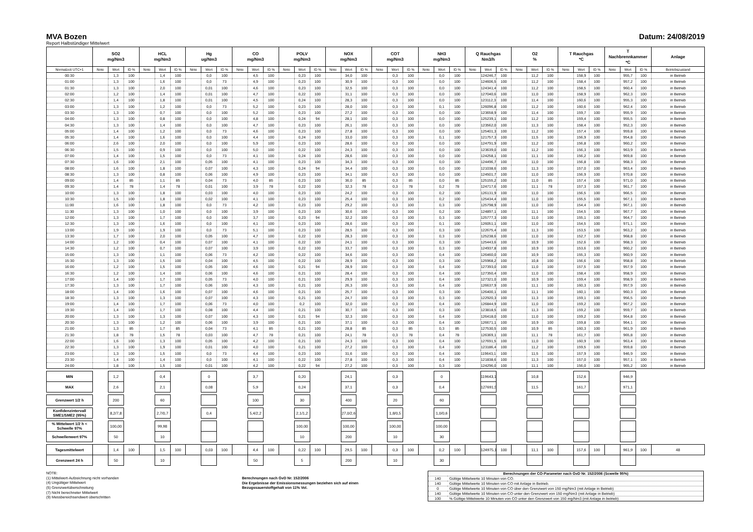MVA Bozen
Datum: 24/08/2019
Report Halbstündiger Mittelwert
| | SO2 mg/Nm3 | | | HCL mg/Nm3 | | | Hg ug/Nm3 | | | CO mg/Nm3 | | | POLV mg/Nm3 | | | NOX mg/Nm3 | | | COT mg/Nm3 | | | NH3 mg/Nm3 | | | Q Rauchgas Nm3/h | | | O2 % | | | T Rauchgas *C | | | T Nachbrennkammer *C | | | Anlage |
| --- | --- | --- | --- | --- | --- | --- | --- | --- | --- | --- | --- | --- | --- | --- | --- | --- | --- | --- | --- | --- | --- | --- | --- | --- | --- | --- | --- | --- | --- | --- | --- | --- | --- | --- | --- | --- | --- |
| Normalzeit UTC+1 | Note | Wert | ID % | Note | Wert | ID % | Note | Wert | ID % | Note | Wert | ID % | Note | Wert | ID % | Note | Wert | ID % | Note | Wert | ID % | Note | Wert | ID % | Note | Wert | ID % | Note | Wert | ID % | Note | Wert | ID % | Note | Wert | ID % | Betriebszustand |
| 00:30 | | 1,3 | 100 | | 1,4 | 100 | | 0,0 | 100 | | 4,5 | 100 | | 0,23 | 100 | | 34,0 | 100 | | 0,3 | 100 | | 0,0 | 100 | | 124246,7 | 100 | | 11,2 | 100 | | 158,9 | 100 | | 955,7 | 100 | in Betrieb |
| 01:00 | | 1,3 | 100 | | 1,6 | 100 | | 0,0 | 73 | | 4,9 | 100 | | 0,23 | 100 | | 30,9 | 100 | | 0,3 | 100 | | 0,0 | 100 | | 124606,5 | 100 | | 11,2 | 100 | | 158,4 | 100 | | 957,2 | 100 | in Betrieb |
| 01:30 | | 1,3 | 100 | | 2,0 | 100 | | 0,01 | 100 | | 4,6 | 100 | | 0,23 | 100 | | 32,5 | 100 | | 0,3 | 100 | | 0,0 | 100 | | 124341,4 | 100 | | 11,2 | 100 | | 158,5 | 100 | | 960,4 | 100 | in Betrieb |
| 02:00 | | 1,2 | 100 | | 1,4 | 100 | | 0,01 | 100 | | 4,7 | 100 | | 0,22 | 100 | | 31,1 | 100 | | 0,3 | 100 | | 0,0 | 100 | | 127040,6 | 100 | | 11,0 | 100 | | 158,9 | 100 | | 962,3 | 100 | in Betrieb |
| 02:30 | | 1,4 | 100 | | 1,8 | 100 | | 0,01 | 100 | | 4,5 | 100 | | 0,24 | 100 | | 28,3 | 100 | | 0,3 | 100 | | 0,0 | 100 | | 123112,3 | 100 | | 11,4 | 100 | | 160,6 | 100 | | 955,3 | 100 | in Betrieb |
| 03:00 | | 1,3 | 100 | | 1,2 | 100 | | 0,0 | 73 | | 5,2 | 100 | | 0,23 | 100 | | 28,0 | 100 | | 0,3 | 100 | | 0,1 | 100 | | 126096,8 | 100 | | 11,2 | 100 | | 160,6 | 100 | | 962,4 | 100 | in Betrieb |
| 03:30 | | 1,3 | 100 | | 0,7 | 100 | | 0,0 | 100 | | 5,2 | 100 | | 0,23 | 100 | | 27,2 | 100 | | 0,3 | 100 | | 0,0 | 100 | | 123658,9 | 100 | | 11,4 | 100 | | 159,7 | 100 | | 955,9 | 100 | in Betrieb |
| 04:00 | | 1,3 | 100 | | 0,8 | 100 | | 0,0 | 100 | | 4,8 | 100 | | 0,24 | 94 | | 28,1 | 100 | | 0,3 | 100 | | 0,0 | 100 | | 125239,1 | 100 | | 11,2 | 100 | | 159,4 | 100 | | 955,5 | 100 | in Betrieb |
| 04:30 | | 1,3 | 100 | | 1,4 | 100 | | 0,0 | 100 | | 4,7 | 100 | | 0,23 | 100 | | 26,1 | 100 | | 0,3 | 100 | | 0,0 | 100 | | 123562,0 | 100 | | 11,3 | 100 | | 158,4 | 100 | | 952,3 | 100 | in Betrieb |
| 05:00 | | 1,4 | 100 | | 1,2 | 100 | | 0,0 | 73 | | 4,6 | 100 | | 0,23 | 100 | | 27,8 | 100 | | 0,3 | 100 | | 0,0 | 100 | | 125401,3 | 100 | | 11,2 | 100 | | 157,4 | 100 | | 959,8 | 100 | in Betrieb |
| 05:30 | | 1,4 | 100 | | 1,6 | 100 | | 0,0 | 100 | | 4,4 | 100 | | 0,24 | 100 | | 33,0 | 100 | | 0,3 | 100 | | 0,1 | 100 | | 121757,3 | 100 | | 11,5 | 100 | | 156,9 | 100 | | 954,8 | 100 | in Betrieb |
| 06:00 | | 2,6 | 100 | | 2,0 | 100 | | 0,0 | 100 | | 5,9 | 100 | | 0,23 | 100 | | 28,6 | 100 | | 0,3 | 100 | | 0,0 | 100 | | 124791,9 | 100 | | 11,2 | 100 | | 156,8 | 100 | | 960,2 | 100 | in Betrieb |
| 06:30 | | 1,5 | 100 | | 0,9 | 100 | | 0,0 | 100 | | 5,0 | 100 | | 0,22 | 100 | | 24,3 | 100 | | 0,3 | 100 | | 0,0 | 100 | | 123639,0 | 100 | | 11,2 | 100 | | 156,3 | 100 | | 963,9 | 100 | in Betrieb |
| 07:00 | | 1,4 | 100 | | 1,5 | 100 | | 0,0 | 73 | | 4,1 | 100 | | 0,24 | 100 | | 28,6 | 100 | | 0,3 | 100 | | 0,0 | 100 | | 124258,1 | 100 | | 11,1 | 100 | | 156,2 | 100 | | 969,8 | 100 | in Betrieb |
| 07:30 | | 1,6 | 100 | | 2,1 | 100 | | 0,05 | 100 | | 4,1 | 100 | | 0,23 | 100 | | 34,3 | 100 | | 0,3 | 100 | | 0,0 | 100 | | 124496,7 | 100 | | 11,0 | 100 | | 156,8 | 100 | | 968,3 | 100 | in Betrieb |
| 08:00 | | 1,6 | 100 | | 1,8 | 100 | | 0,07 | 100 | | 4,3 | 100 | | 0,24 | 94 | | 34,4 | 100 | | 0,3 | 100 | | 0,0 | 100 | | 121038,6 | 100 | | 11,3 | 100 | | 157,0 | 100 | | 963,4 | 100 | in Betrieb |
| 08:30 | | 1,3 | 100 | | 0,8 | 100 | | 0,06 | 100 | | 4,9 | 100 | | 0,23 | 100 | | 34,1 | 100 | | 0,3 | 100 | | 0,0 | 100 | | 124501,7 | 100 | | 11,0 | 100 | | 156,9 | 100 | | 970,8 | 100 | in Betrieb |
| 09:00 | | 1,4 | 85 | | 1,1 | 85 | | 0,04 | 73 | | 4,0 | 85 | | 0,23 | 100 | | 36,0 | 85 | | 0,3 | 85 | | 0,0 | 85 | | 125155,2 | 100 | | 11,0 | 85 | | 157,4 | 100 | | 971,0 | 100 | in Betrieb |
| 09:30 | | 1,4 | 78 | | 1,4 | 78 | | 0,01 | 100 | | 3,9 | 78 | | 0,22 | 100 | | 32,3 | 78 | | 0,3 | 78 | | 0,2 | 78 | | 124717,6 | 100 | | 11,1 | 78 | | 157,3 | 100 | | 961,7 | 100 | in Betrieb |
| 10:00 | | 1,3 | 100 | | 1,8 | 100 | | 0,03 | 100 | | 4,0 | 100 | | 0,23 | 100 | | 24,2 | 100 | | 0,3 | 100 | | 0,2 | 100 | | 126131,9 | 100 | | 11,0 | 100 | | 156,5 | 100 | | 966,5 | 100 | in Betrieb |
| 10:30 | | 1,5 | 100 | | 1,8 | 100 | | 0,02 | 100 | | 4,1 | 100 | | 0,23 | 100 | | 25,4 | 100 | | 0,3 | 100 | | 0,2 | 100 | | 125434,4 | 100 | | 11,0 | 100 | | 155,5 | 100 | | 967,1 | 100 | in Betrieb |
| 11:00 | | 1,6 | 100 | | 1,8 | 100 | | 0,0 | 73 | | 4,2 | 100 | | 0,23 | 100 | | 29,2 | 100 | | 0,3 | 100 | | 0,3 | 100 | | 125798,9 | 100 | | 11,0 | 100 | | 154,4 | 100 | | 967,1 | 100 | in Betrieb |
| 11:30 | | 1,3 | 100 | | 1,0 | 100 | | 0,0 | 100 | | 3,9 | 100 | | 0,23 | 100 | | 30,6 | 100 | | 0,3 | 100 | | 0,2 | 100 | | 124897,1 | 100 | | 11,1 | 100 | | 154,5 | 100 | | 967,7 | 100 | in Betrieb |
| 12:00 | | 1,3 | 100 | | 1,7 | 100 | | 0,0 | 100 | | 3,7 | 100 | | 0,23 | 94 | | 32,2 | 100 | | 0,3 | 100 | | 0,3 | 100 | | 125777,3 | 100 | | 11,0 | 100 | | 155,1 | 100 | | 964,7 | 100 | in Betrieb |
| 12:30 | | 1,3 | 100 | | 1,6 | 100 | | 0,0 | 100 | | 4,1 | 100 | | 0,23 | 100 | | 28,6 | 100 | | 0,3 | 100 | | 0,1 | 100 | | 126051,1 | 100 | | 11,0 | 100 | | 154,5 | 100 | | 971,1 | 100 | in Betrieb |
| 13:00 | | 1,9 | 100 | | 1,9 | 100 | | 0,0 | 73 | | 5,1 | 100 | | 0,23 | 100 | | 28,5 | 100 | | 0,3 | 100 | | 0,3 | 100 | | 122675,4 | 100 | | 11,3 | 100 | | 153,5 | 100 | | 963,2 | 100 | in Betrieb |
| 13:30 | | 1,7 | 100 | | 2,0 | 100 | | 0,05 | 100 | | 4,7 | 100 | | 0,22 | 100 | | 28,3 | 100 | | 0,3 | 100 | | 0,3 | 100 | | 125238,6 | 100 | | 11,0 | 100 | | 152,7 | 100 | | 968,8 | 100 | in Betrieb |
| 14:00 | | 1,2 | 100 | | 0,4 | 100 | | 0,07 | 100 | | 4,1 | 100 | | 0,22 | 100 | | 24,1 | 100 | | 0,3 | 100 | | 0,3 | 100 | | 125443,6 | 100 | | 10,9 | 100 | | 152,6 | 100 | | 968,3 | 100 | in Betrieb |
| 14:30 | | 1,2 | 100 | | 0,7 | 100 | | 0,07 | 100 | | 3,9 | 100 | | 0,22 | 100 | | 33,7 | 100 | | 0,3 | 100 | | 0,3 | 100 | | 124937,8 | 100 | | 10,9 | 100 | | 153,6 | 100 | | 960,2 | 100 | in Betrieb |
| 15:00 | | 1,3 | 100 | | 1,1 | 100 | | 0,06 | 73 | | 4,2 | 100 | | 0,22 | 100 | | 34,6 | 100 | | 0,3 | 100 | | 0,4 | 100 | | 126460,0 | 100 | | 10,9 | 100 | | 155,3 | 100 | | 960,9 | 100 | in Betrieb |
| 15:30 | | 1,3 | 100 | | 1,5 | 100 | | 0,04 | 100 | | 4,5 | 100 | | 0,22 | 100 | | 28,9 | 100 | | 0,3 | 100 | | 0,3 | 100 | | 125968,2 | 100 | | 10,8 | 100 | | 156,6 | 100 | | 958,8 | 100 | in Betrieb |
| 16:00 | | 1,2 | 100 | | 1,5 | 100 | | 0,05 | 100 | | 4,6 | 100 | | 0,21 | 94 | | 28,9 | 100 | | 0,3 | 100 | | 0,4 | 100 | | 127393,0 | 100 | | 11,0 | 100 | | 157,5 | 100 | | 957,9 | 100 | in Betrieb |
| 16:30 | | 1,2 | 100 | | 1,4 | 100 | | 0,06 | 100 | | 4,6 | 100 | | 0,21 | 100 | | 28,4 | 100 | | 0,3 | 100 | | 0,4 | 100 | | 127350,4 | 100 | | 11,0 | 100 | | 158,4 | 100 | | 958,9 | 100 | in Betrieb |
| 17:00 | | 1,4 | 100 | | 1,7 | 100 | | 0,05 | 73 | | 4,0 | 100 | | 0,21 | 100 | | 29,9 | 100 | | 0,3 | 100 | | 0,4 | 100 | | 127321,0 | 100 | | 10,9 | 100 | | 159,4 | 100 | | 958,9 | 100 | in Betrieb |
| 17:30 | | 1,3 | 100 | | 1,7 | 100 | | 0,06 | 100 | | 4,3 | 100 | | 0,21 | 100 | | 26,3 | 100 | | 0,3 | 100 | | 0,4 | 100 | | 126637,9 | 100 | | 11,1 | 100 | | 160,3 | 100 | | 957,9 | 100 | in Betrieb |
| 18:00 | | 1,4 | 100 | | 1,6 | 100 | | 0,07 | 100 | | 4,6 | 100 | | 0,21 | 100 | | 25,7 | 100 | | 0,3 | 100 | | 0,3 | 100 | | 126400,1 | 100 | | 11,1 | 100 | | 160,1 | 100 | | 960,3 | 100 | in Betrieb |
| 18:30 | | 1,3 | 100 | | 1,3 | 100 | | 0,07 | 100 | | 4,3 | 100 | | 0,21 | 100 | | 24,7 | 100 | | 0,3 | 100 | | 0,3 | 100 | | 122920,3 | 100 | | 11,3 | 100 | | 159,1 | 100 | | 956,5 | 100 | in Betrieb |
| 19:00 | | 1,4 | 100 | | 1,7 | 100 | | 0,06 | 73 | | 4,0 | 100 | | 0,2 | 100 | | 32,0 | 100 | | 0,3 | 100 | | 0,4 | 100 | | 126844,9 | 100 | | 11,0 | 100 | | 159,2 | 100 | | 967,2 | 100 | in Betrieb |
| 19:30 | | 1,4 | 100 | | 1,7 | 100 | | 0,08 | 100 | | 4,4 | 100 | | 0,21 | 100 | | 30,7 | 100 | | 0,3 | 100 | | 0,3 | 100 | | 123818,5 | 100 | | 11,3 | 100 | | 159,2 | 100 | | 959,7 | 100 | in Betrieb |
| 20:00 | | 1,3 | 100 | | 1,3 | 100 | | 0,07 | 100 | | 4,3 | 100 | | 0,21 | 94 | | 32,3 | 100 | | 0,3 | 100 | | 0,4 | 100 | | 126418,0 | 100 | | 11,0 | 100 | | 159,2 | 100 | | 964,8 | 100 | in Betrieb |
| 20:30 | | 1,3 | 100 | | 1,2 | 100 | | 0,06 | 100 | | 3,9 | 100 | | 0,21 | 100 | | 37,1 | 100 | | 0,3 | 100 | | 0,4 | 100 | | 126671,1 | 100 | | 10,9 | 100 | | 159,8 | 100 | | 964,1 | 100 | in Betrieb |
| 21:00 | | 1,3 | 85 | | 1,7 | 85 | | 0,04 | 73 | | 4,1 | 85 | | 0,21 | 100 | | 28,8 | 85 | | 0,3 | 85 | | 0,3 | 85 | | 127530,5 | 100 | | 10,9 | 85 | | 160,3 | 100 | | 961,9 | 100 | in Betrieb |
| 21:30 | | 1,8 | 78 | | 1,5 | 78 | | 0,03 | 100 | | 4,7 | 78 | | 0,21 | 100 | | 24,1 | 78 | | 0,3 | 78 | | 0,4 | 78 | | 126369,1 | 100 | | 11,1 | 78 | | 161,7 | 100 | | 965,8 | 100 | in Betrieb |
| 22:00 | | 1,6 | 100 | | 1,3 | 100 | | 0,05 | 100 | | 4,2 | 100 | | 0,21 | 100 | | 24,3 | 100 | | 0,3 | 100 | | 0,4 | 100 | | 127691,5 | 100 | | 11,0 | 100 | | 160,9 | 100 | | 963,4 | 100 | in Betrieb |
| 22:30 | | 1,3 | 100 | | 1,9 | 100 | | 0,01 | 100 | | 4,0 | 100 | | 0,21 | 100 | | 27,2 | 100 | | 0,3 | 100 | | 0,4 | 100 | | 123186,4 | 100 | | 11,2 | 100 | | 159,5 | 100 | | 959,8 | 100 | in Betrieb |
| 23:00 | | 1,3 | 100 | | 1,5 | 100 | | 0,0 | 73 | | 4,4 | 100 | | 0,23 | 100 | | 31,6 | 100 | | 0,3 | 100 | | 0,4 | 100 | | 119643,1 | 100 | | 11,5 | 100 | | 157,9 | 100 | | 946,9 | 100 | in Betrieb |
| 23:30 | | 1,4 | 100 | | 1,4 | 100 | | 0,0 | 100 | | 4,1 | 100 | | 0,22 | 100 | | 27,8 | 100 | | 0,3 | 100 | | 0,4 | 100 | | 121838,6 | 100 | | 11,3 | 100 | | 157,0 | 100 | | 957,1 | 100 | in Betrieb |
| 24:00 | | 1,8 | 100 | | 1,5 | 100 | | 0,01 | 100 | | 4,2 | 100 | | 0,22 | 94 | | 27,2 | 100 | | 0,3 | 100 | | 0,3 | 100 | | 124296,0 | 100 | | 11,1 | 100 | | 156,0 | 100 | | 965,2 | 100 | in Betrieb |
| MIN | | 1,2 | | | 0,4 | | | 0 | | | 3,7 | | | 0,20 | | | 24,1 | | | 0,3 | | | 0 | | | 119643,1 | | | 10,8 | | | 152,6 | | | 946,9 | | |
| MAX | | 2,6 | | | 2,1 | | | 0,08 | | | 5,9 | | | 0,24 | | | 37,1 | | | 0,3 | | | 0,4 | | | 127691,5 | | | 11,5 | | | 161,7 | | | 971,1 | | |
| Grenzwert 1/2 h | | 200 | | | 60 | | | | | | 100 | | | 30 | | | 400 | | | 20 | | | 60 | | | | | | | | | | | | | | |
| Konfidenzintervall SME1/SME2 (95%) | | 8,2/7,8 | | | 2,7/0,7 | | | 0,4 | | | 5,4/2,2 | | | 2,1/1,2 | | | 27,0/2,6 | | | 1,8/0,5 | | | 1,0/0,6 | | | | | | | | | | | | | | |
| % Mittelwert 1/2 h < Schwelle 97% | | 100,00 | | | 99,98 | | | | | | | | | 100,00 | | | 100,00 | | | 100,00 | | | 100,00 | | | | | | | | | | | | | | |
| Schwellenwert 97% | | 50 | | | 10 | | | | | | | | | 10 | | | 200 | | | 10 | | | 30 | | | | | | | | | | | | | | |
| Tagesmittelwert | | 1,4 | 100 | | 1,5 | 100 | | 0,03 | 100 | | 4,4 | 100 | | 0,22 | 100 | | 29,5 | 100 | | 0,3 | 100 | | 0,2 | 100 | | 124975,1 | 100 | | 11,1 | 100 | | 157,6 | 100 | | 961,9 | 100 | 48 |
| Grenzwert 24 h | | 50 | | | 10 | | | | | | 50 | | | 5 | | | 200 | | | 10 | | | 30 | | | | | | | | | | | | | | |
NOTE:
(1) Mittelwert-Aufzeichnung nicht vorhanden
(4) Ungültiger Mittelwert
(5) Grenzwertüberschreitung
(7) Nicht berechneter Mittelwert
(9) Messbereichsendwert überschritten
Berechnungen nach GvD Nr. 152/2006
Die Ergebnisse der Emissionsmessungen beziehen sich auf einen
Bezugssauerstoffgehalt von 11% Vol.
| Berechnungen der CO-Parameter nach GvD Nr. 152/2006 (Scwelle 95%) | |
| 140 | Gültige Mittelwerte 10 Minuten von CO. |
| 140 | Gültige Mittelwerte 10 Minuten von CO mit Anlage in Betrieb. |
| 0 | Gültige Mittelwerte 10 Minuten von CO über den Grenzwert von 150 mg/Nm3 (mit Anlage in Betrieb) |
| 140 | Gültige Mittelwerte 10 Minuten von CO unter den Grenzwert von 150 mg/Nm3 (mit Anlage in Betrieb) |
| 100 | % Gültige Mittelwerte 10 Minuten von CO unter den Grenzwert von 150 mg/Nm3 (mit Anlage in betrieb) |